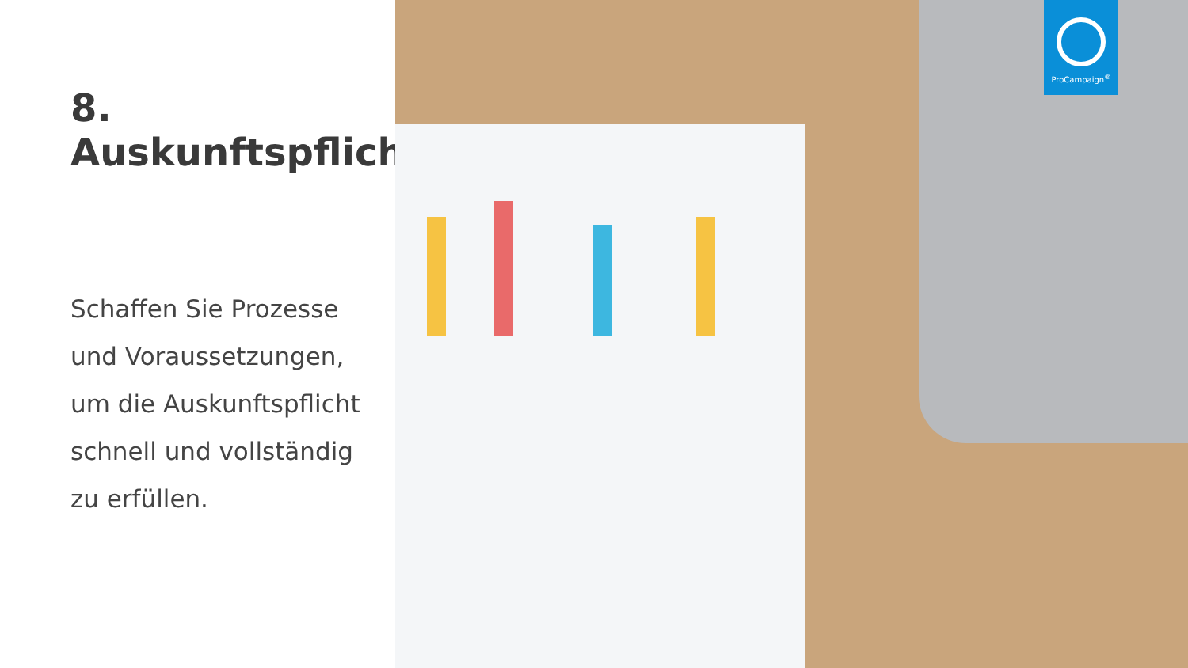8. Auskunftspflicht
Schaffen Sie Prozesse
und Voraussetzungen,
um die Auskunftspflicht
schnell und vollständig
zu erfüllen.
ProCampaign<sup>®</sup>